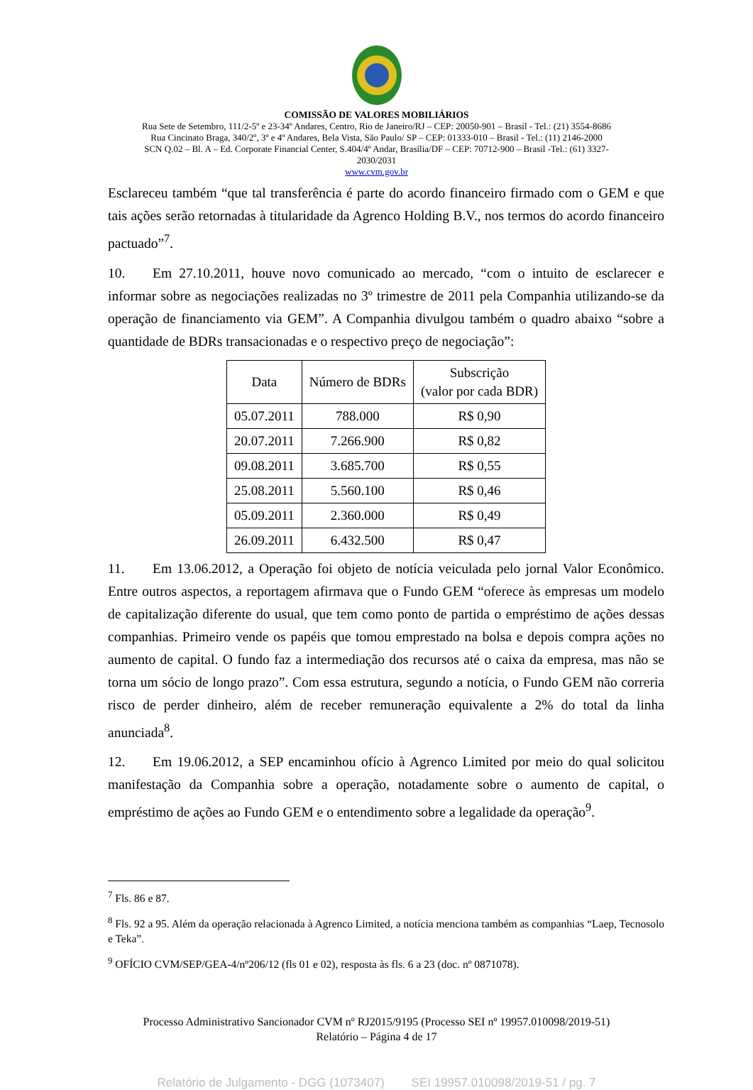COMISSÃO DE VALORES MOBILIÁRIOS
Rua Sete de Setembro, 111/2-5º e 23-34º Andares, Centro, Rio de Janeiro/RJ – CEP: 20050-901 – Brasil - Tel.: (21) 3554-8686
Rua Cincinato Braga, 340/2º, 3º e 4º Andares, Bela Vista, São Paulo/ SP – CEP: 01333-010 – Brasil - Tel.: (11) 2146-2000
SCN Q.02 – Bl. A – Ed. Corporate Financial Center, S.404/4º Andar, Brasília/DF – CEP: 70712-900 – Brasil -Tel.: (61) 3327-
2030/2031
www.cvm.gov.br
Esclareceu também “que tal transferência é parte do acordo financeiro firmado com o GEM e que tais ações serão retornadas à titularidade da Agrenco Holding B.V., nos termos do acordo financeiro pactuado”<sup>7</sup>.
10. Em 27.10.2011, houve novo comunicado ao mercado, “com o intuito de esclarecer e informar sobre as negociações realizadas no 3º trimestre de 2011 pela Companhia utilizando-se da operação de financiamento via GEM”. A Companhia divulgou também o quadro abaixo “sobre a quantidade de BDRs transacionadas e o respectivo preço de negociação”:
| Data | Número de BDRs | Subscrição (valor por cada BDR) |
| --- | --- | --- |
| 05.07.2011 | 788.000 | R$ 0,90 |
| 20.07.2011 | 7.266.900 | R$ 0,82 |
| 09.08.2011 | 3.685.700 | R$ 0,55 |
| 25.08.2011 | 5.560.100 | R$ 0,46 |
| 05.09.2011 | 2.360.000 | R$ 0,49 |
| 26.09.2011 | 6.432.500 | R$ 0,47 |
11. Em 13.06.2012, a Operação foi objeto de notícia veiculada pelo jornal Valor Econômico. Entre outros aspectos, a reportagem afirmava que o Fundo GEM “oferece às empresas um modelo de capitalização diferente do usual, que tem como ponto de partida o empréstimo de ações dessas companhias. Primeiro vende os papéis que tomou emprestado na bolsa e depois compra ações no aumento de capital. O fundo faz a intermediação dos recursos até o caixa da empresa, mas não se torna um sócio de longo prazo”. Com essa estrutura, segundo a notícia, o Fundo GEM não correria risco de perder dinheiro, além de receber remuneração equivalente a 2% do total da linha anunciada<sup>8</sup>.
12. Em 19.06.2012, a SEP encaminhou ofício à Agrenco Limited por meio do qual solicitou manifestação da Companhia sobre a operação, notadamente sobre o aumento de capital, o empréstimo de ações ao Fundo GEM e o entendimento sobre a legalidade da operação<sup>9</sup>.
<sup>7</sup> Fls. 86 e 87.
<sup>8</sup> Fls. 92 a 95. Além da operação relacionada à Agrenco Limited, a notícia menciona também as companhias “Laep, Tecnosolo e Teka”.
<sup>9</sup> OFÍCIO CVM/SEP/GEA-4/nº206/12 (fls 01 e 02), resposta às fls. 6 a 23 (doc. nº 0871078).
Processo Administrativo Sancionador CVM nº RJ2015/9195 (Processo SEI nº 19957.010098/2019-51)
Relatório – Página 4 de 17
Relatório de Julgamento - DGG (1073407) SEI 19957.010098/2019-51 / pg. 7